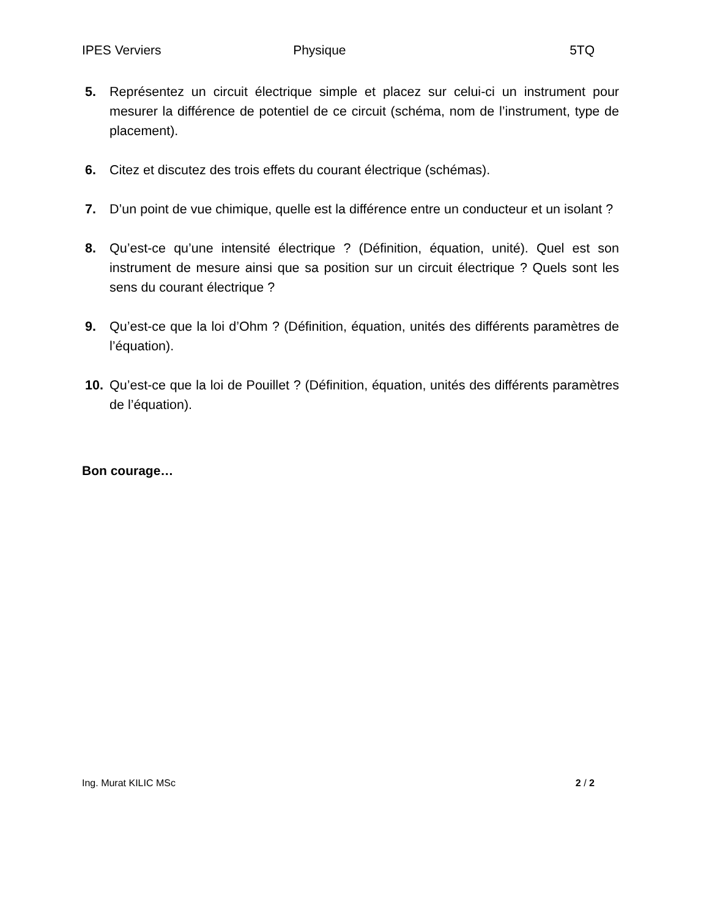IPES Verviers Physique 5TQ
5. Représentez un circuit électrique simple et placez sur celui-ci un instrument pour mesurer la différence de potentiel de ce circuit (schéma, nom de l’instrument, type de placement).
6. Citez et discutez des trois effets du courant électrique (schémas).
7. D’un point de vue chimique, quelle est la différence entre un conducteur et un isolant ?
8. Qu’est-ce qu’une intensité électrique ? (Définition, équation, unité). Quel est son instrument de mesure ainsi que sa position sur un circuit électrique ? Quels sont les sens du courant électrique ?
9. Qu’est-ce que la loi d’Ohm ? (Définition, équation, unités des différents paramètres de l’équation).
10. Qu’est-ce que la loi de Pouillet ? (Définition, équation, unités des différents paramètres de l’équation).
Bon courage…
Ing. Murat KILIC MSc 2 / 2